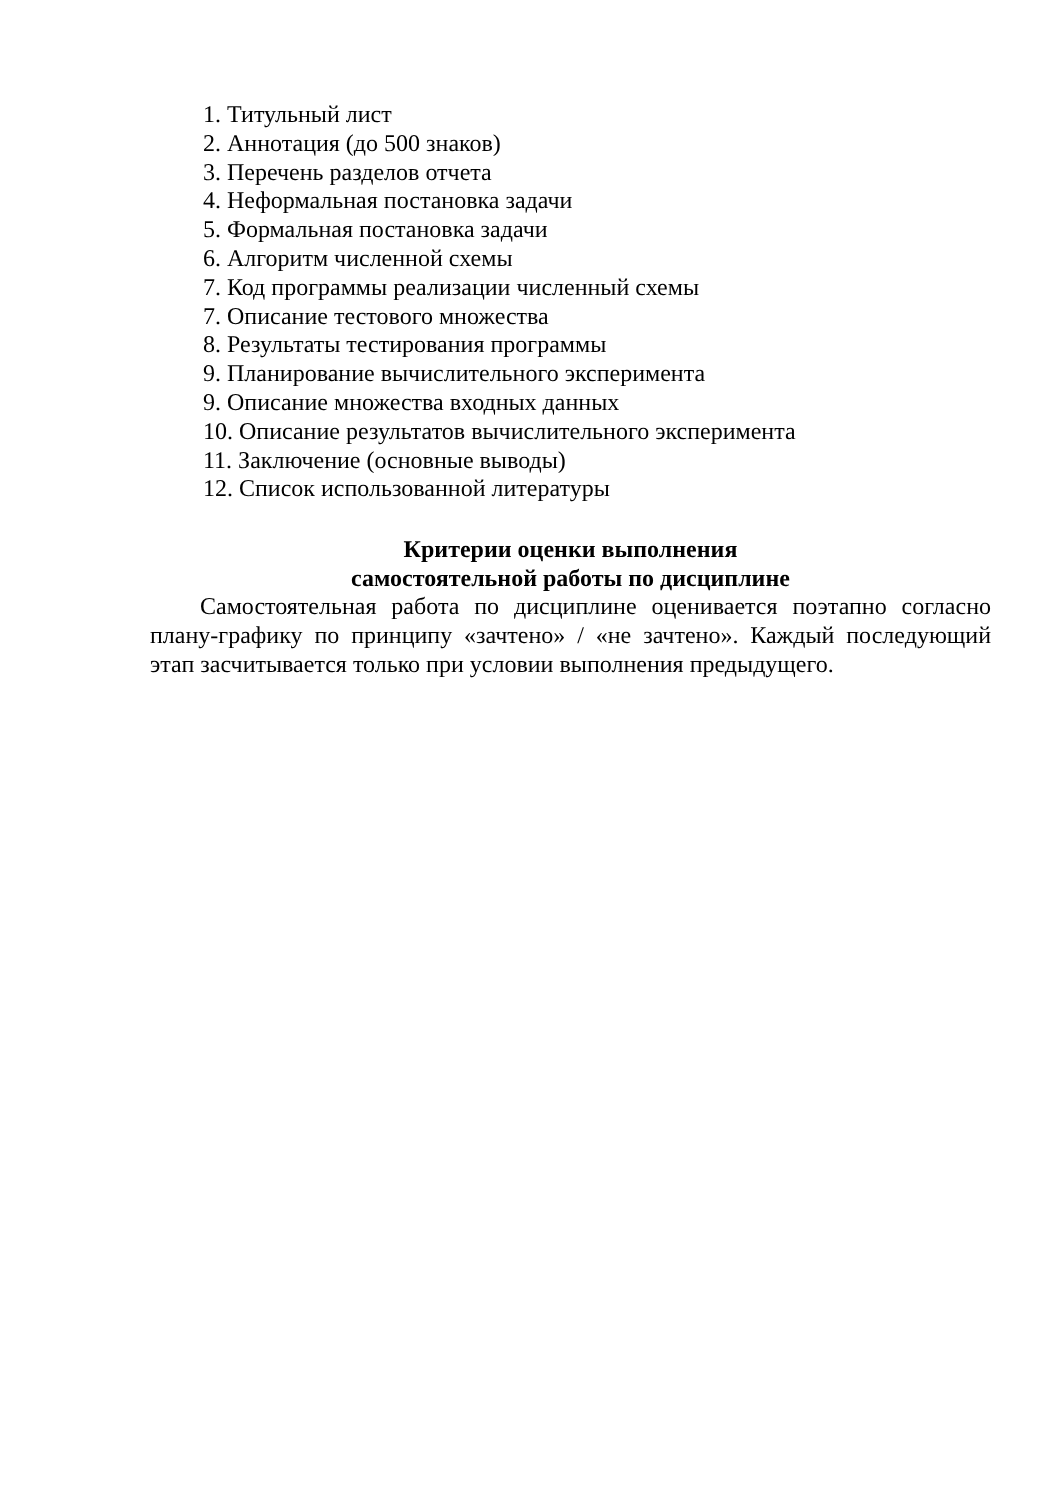1. Титульный лист
2. Аннотация (до 500 знаков)
3. Перечень разделов отчета
4. Неформальная постановка задачи
5. Формальная постановка задачи
6. Алгоритм численной схемы
7. Код программы реализации численный схемы
7. Описание тестового множества
8. Результаты тестирования программы
9. Планирование вычислительного эксперимента
9. Описание множества входных данных
10. Описание результатов вычислительного эксперимента
11. Заключение (основные выводы)
12. Список использованной литературы
Критерии оценки выполнения
самостоятельной работы по дисциплине
Самостоятельная работа по дисциплине оценивается поэтапно согласно плану-графику по принципу «зачтено» / «не зачтено». Каждый последующий этап засчитывается только при условии выполнения предыдущего.